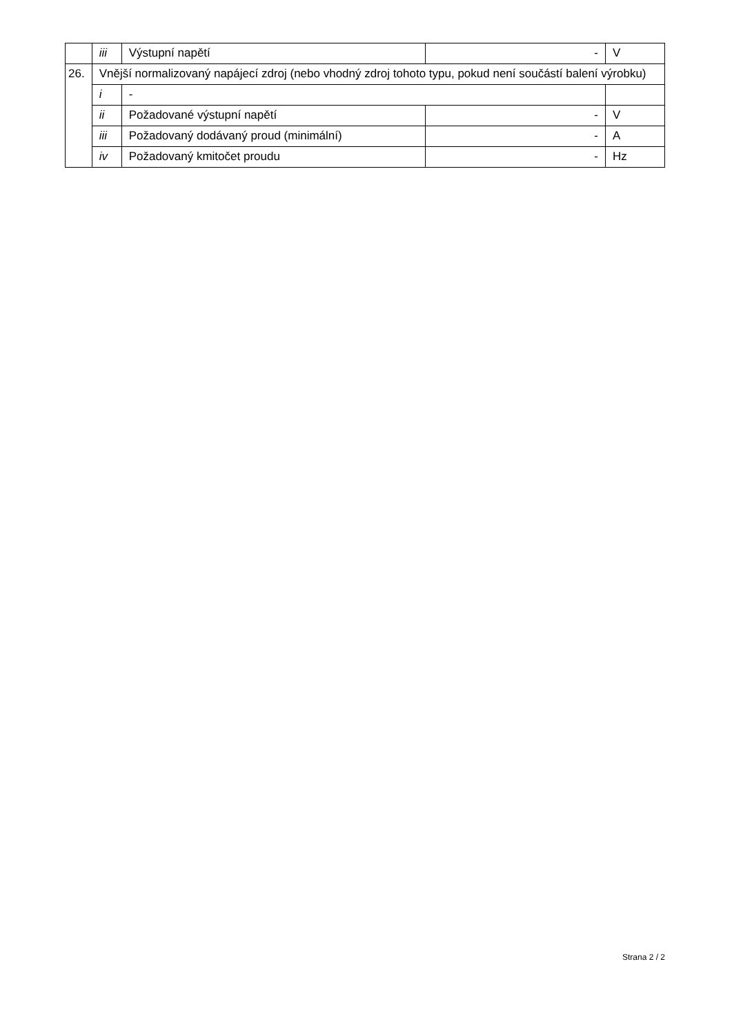| | iii | Výstupní napětí | - | V |
| 26. | Vnější normalizovaný napájecí zdroj (nebo vhodný zdroj tohoto typu, pokud není součástí balení výrobku) | | | |
| | i | - | | |
| | ii | Požadované výstupní napětí | - | V |
| | iii | Požadovaný dodávaný proud (minimální) | - | A |
| | iv | Požadovaný kmitočet proudu | - | Hz |
Strana 2 / 2